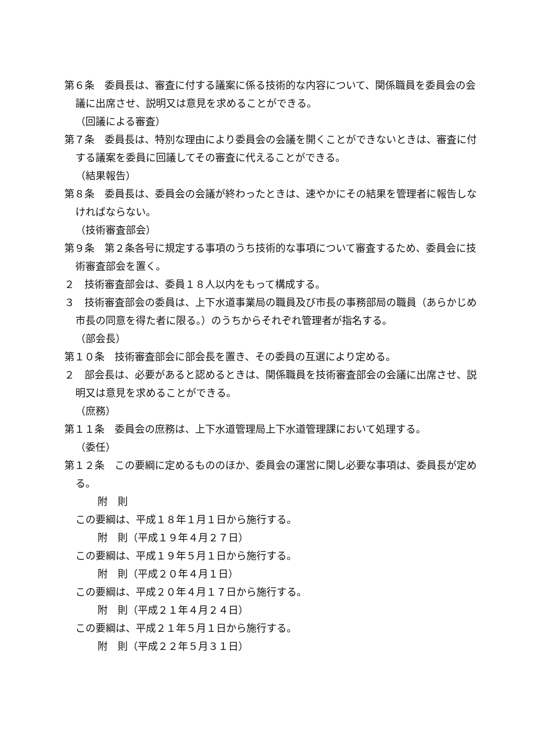第６条　委員長は、審査に付する議案に係る技術的な内容について、関係職員を委員会の会議に出席させ、説明又は意見を求めることができる。
（回議による審査）
第７条　委員長は、特別な理由により委員会の会議を開くことができないときは、審査に付する議案を委員に回議してその審査に代えることができる。
（結果報告）
第８条　委員長は、委員会の会議が終わったときは、速やかにその結果を管理者に報告しなければならない。
（技術審査部会）
第９条　第２条各号に規定する事項のうち技術的な事項について審査するため、委員会に技術審査部会を置く。
２　技術審査部会は、委員１８人以内をもって構成する。
３　技術審査部会の委員は、上下水道事業局の職員及び市長の事務部局の職員（あらかじめ市長の同意を得た者に限る。）のうちからそれぞれ管理者が指名する。
（部会長）
第１０条　技術審査部会に部会長を置き、その委員の互選により定める。
２　部会長は、必要があると認めるときは、関係職員を技術審査部会の会議に出席させ、説明又は意見を求めることができる。
（庶務）
第１１条　委員会の庶務は、上下水道管理局上下水道管理課において処理する。
（委任）
第１２条　この要綱に定めるもののほか、委員会の運営に関し必要な事項は、委員長が定める。
附　則
この要綱は、平成１８年１月１日から施行する。
附　則（平成１９年４月２７日）
この要綱は、平成１９年５月１日から施行する。
附　則（平成２０年４月１日）
この要綱は、平成２０年４月１７日から施行する。
附　則（平成２１年４月２４日）
この要綱は、平成２１年５月１日から施行する。
附　則（平成２２年５月３１日）